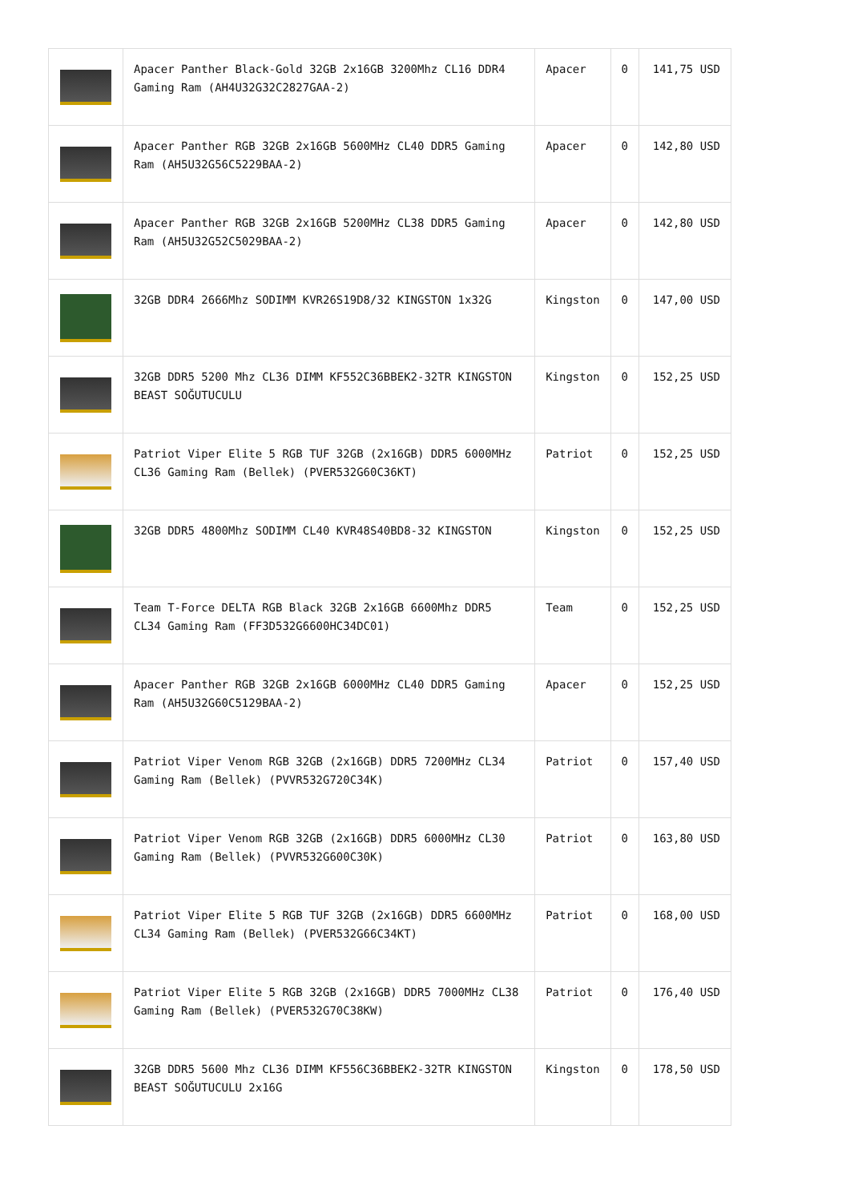| | Apacer Panther Black-Gold 32GB 2x16GB 3200Mhz CL16 DDR4 Gaming Ram (AH4U32G32C2827GAA-2) | Apacer | 0 | 141,75 USD |
| | Apacer Panther RGB 32GB 2x16GB 5600MHz CL40 DDR5 Gaming Ram (AH5U32G56C5229BAA-2) | Apacer | 0 | 142,80 USD |
| | Apacer Panther RGB 32GB 2x16GB 5200MHz CL38 DDR5 Gaming Ram (AH5U32G52C5029BAA-2) | Apacer | 0 | 142,80 USD |
| | 32GB DDR4 2666Mhz SODIMM KVR26S19D8/32 KINGSTON 1x32G | Kingston | 0 | 147,00 USD |
| | 32GB DDR5 5200 Mhz CL36 DIMM KF552C36BBEK2-32TR KINGSTON BEAST SOĞUTUCULU | Kingston | 0 | 152,25 USD |
| | Patriot Viper Elite 5 RGB TUF 32GB (2x16GB) DDR5 6000MHz CL36 Gaming Ram (Bellek) (PVER532G60C36KT) | Patriot | 0 | 152,25 USD |
| | 32GB DDR5 4800Mhz SODIMM CL40 KVR48S40BD8-32 KINGSTON | Kingston | 0 | 152,25 USD |
| | Team T-Force DELTA RGB Black 32GB 2x16GB 6600Mhz DDR5 CL34 Gaming Ram (FF3D532G6600HC34DC01) | Team | 0 | 152,25 USD |
| | Apacer Panther RGB 32GB 2x16GB 6000MHz CL40 DDR5 Gaming Ram (AH5U32G60C5129BAA-2) | Apacer | 0 | 152,25 USD |
| | Patriot Viper Venom RGB 32GB (2x16GB) DDR5 7200MHz CL34 Gaming Ram (Bellek) (PVVR532G720C34K) | Patriot | 0 | 157,40 USD |
| | Patriot Viper Venom RGB 32GB (2x16GB) DDR5 6000MHz CL30 Gaming Ram (Bellek) (PVVR532G600C30K) | Patriot | 0 | 163,80 USD |
| | Patriot Viper Elite 5 RGB TUF 32GB (2x16GB) DDR5 6600MHz CL34 Gaming Ram (Bellek) (PVER532G66C34KT) | Patriot | 0 | 168,00 USD |
| | Patriot Viper Elite 5 RGB 32GB (2x16GB) DDR5 7000MHz CL38 Gaming Ram (Bellek) (PVER532G70C38KW) | Patriot | 0 | 176,40 USD |
| | 32GB DDR5 5600 Mhz CL36 DIMM KF556C36BBEK2-32TR KINGSTON BEAST SOĞUTUCULU 2x16G | Kingston | 0 | 178,50 USD |